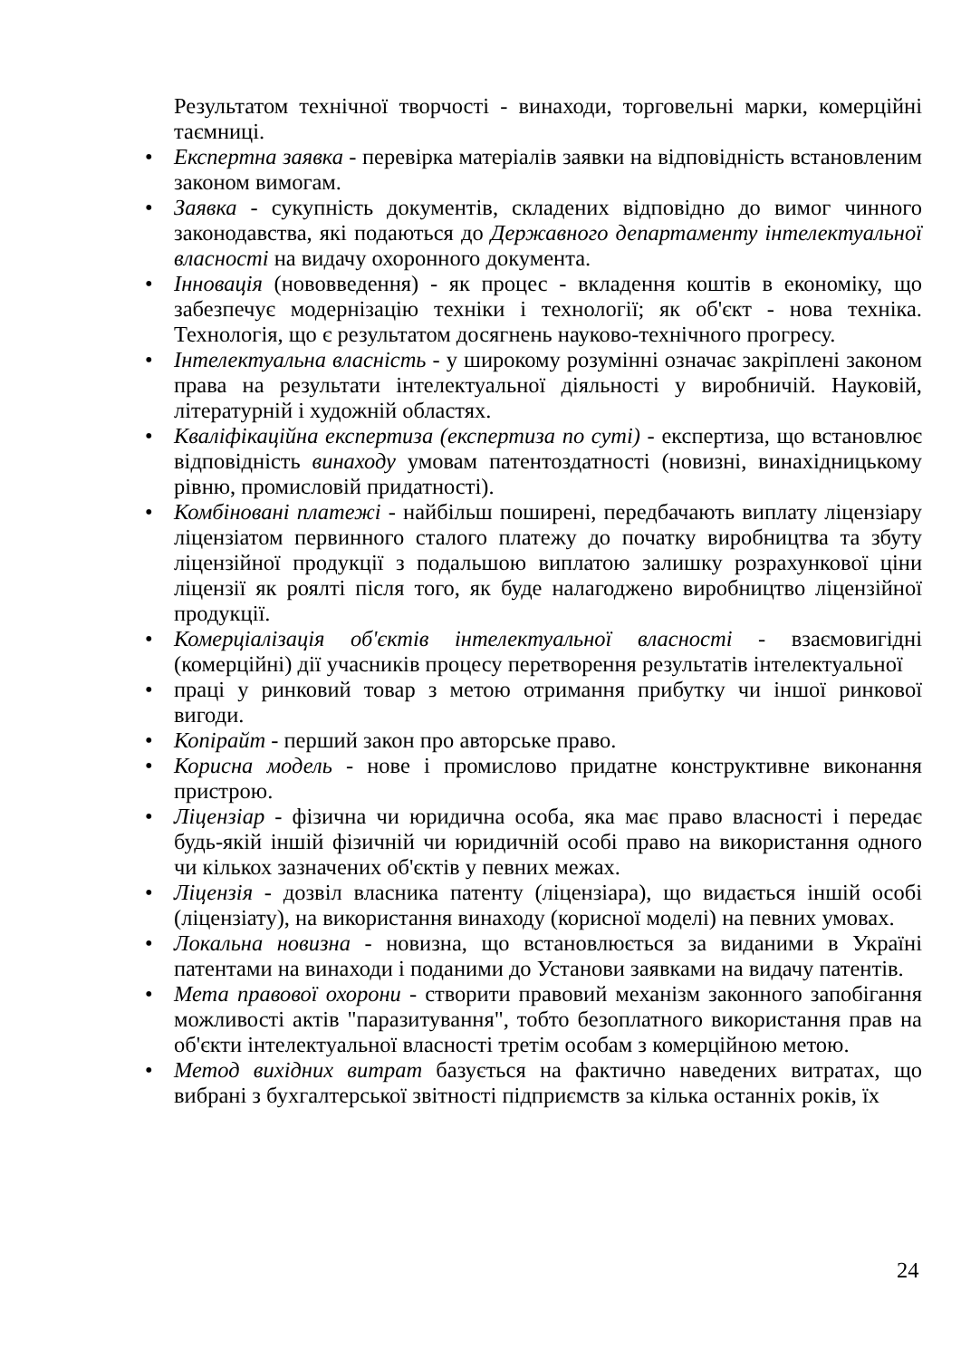Результатом технічної творчості - винаходи, торговельні марки, комерційні таємниці.
• Експертна заявка - перевірка матеріалів заявки на відповідність встановленим законом вимогам.
• Заявка - сукупність документів, складених відповідно до вимог чинного законодавства, які подаються до Державного департаменту інтелектуальної власності на видачу охоронного документа.
• Інновація (нововведення) - як процес - вкладення коштів в економіку, що забезпечує модернізацію техніки і технології; як об'єкт - нова техніка. Технологія, що є результатом досягнень науково-технічного прогресу.
• Інтелектуальна власність - у широкому розумінні означає закріплені законом права на результати інтелектуальної діяльності у виробничій. Науковій, літературній і художній областях.
• Кваліфікаційна експертиза (експертиза по суті) - експертиза, що встановлює відповідність винаходу умовам патентоздатності (новизні, винахідницькому рівню, промисловій придатності).
• Комбіновані платежі - найбільш поширені, передбачають виплату ліцензіару ліцензіатом первинного сталого платежу до початку виробництва та збуту ліцензійної продукції з подальшою виплатою залишку розрахункової ціни ліцензії як роялті після того, як буде налагоджено виробництво ліцензійної продукції.
• Комерціалізація об'єктів інтелектуальної власності - взаємовигідні (комерційні) дії учасників процесу перетворення результатів інтелектуальної
• праці у ринковий товар з метою отримання прибутку чи іншої ринкової вигоди.
• Копірайт - перший закон про авторське право.
• Корисна модель - нове і промислово придатне конструктивне виконання пристрою.
• Ліцензіар - фізична чи юридична особа, яка має право власності і передає будь-якій іншій фізичній чи юридичній особі право на використання одного чи кількох зазначених об'єктів у певних межах.
• Ліцензія - дозвіл власника патенту (ліцензіара), що видається іншій особі (ліцензіату), на використання винаходу (корисної моделі) на певних умовах.
• Локальна новизна - новизна, що встановлюється за виданими в Україні патентами на винаходи і поданими до Установи заявками на видачу патентів.
• Мета правової охорони - створити правовий механізм законного запобігання можливості актів "паразитування", тобто безоплатного використання прав на об'єкти інтелектуальної власності третім особам з комерційною метою.
• Метод вихідних витрат базується на фактично наведених витратах, що вибрані з бухгалтерської звітності підприємств за кілька останніх років, їх
24